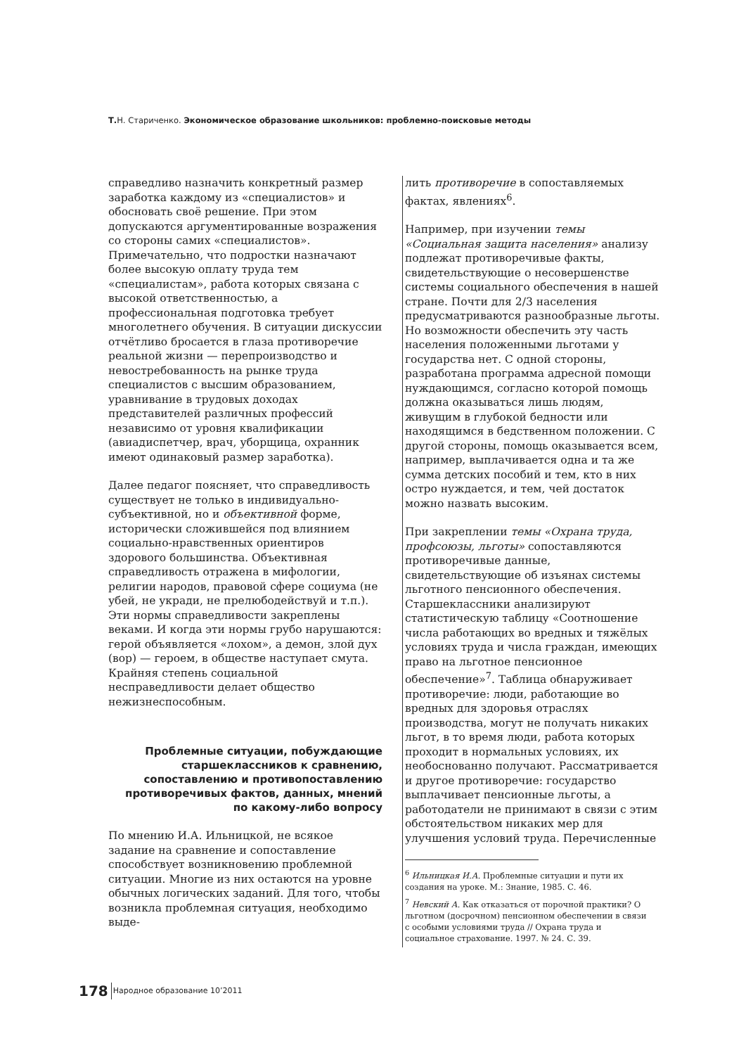Т. Н. Стариченко. Экономическое образование школьников: проблемно-поисковые методы
справедливо назначить конкретный размер заработка каждому из «специалистов» и обосновать своё решение. При этом допускаются аргументированные возражения со стороны самих «специалистов». Примечательно, что подростки назначают более высокую оплату труда тем «специалистам», работа которых связана с высокой ответственностью, а профессиональная подготовка требует многолетнего обучения. В ситуации дискуссии отчётливо бросается в глаза противоречие реальной жизни — перепроизводство и невостребованность на рынке труда специалистов с высшим образованием, уравнивание в трудовых доходах представителей различных профессий независимо от уровня квалификации (авиадиспетчер, врач, уборщица, охранник имеют одинаковый размер заработка).
Далее педагог поясняет, что справедливость существует не только в индивидуально-субъективной, но и объективной форме, исторически сложившейся под влиянием социально-нравственных ориентиров здорового большинства. Объективная справедливость отражена в мифологии, религии народов, правовой сфере социума (не убей, не укради, не прелюбодействуй и т.п.). Эти нормы справедливости закреплены веками. И когда эти нормы грубо нарушаются: герой объявляется «лохом», а демон, злой дух (вор) — героем, в обществе наступает смута. Крайняя степень социальной несправедливости делает общество нежизнеспособным.
Проблемные ситуации, побуждающие старшеклассников к сравнению, сопоставлению и противопоставлению противоречивых фактов, данных, мнений по какому-либо вопросу
По мнению И.А. Ильницкой, не всякое задание на сравнение и сопоставление способствует возникновению проблемной ситуации. Многие из них остаются на уровне обычных логических заданий. Для того, чтобы возникла проблемная ситуация, необходимо выде-
лить противоречие в сопоставляемых фактах, явлениях<sup>6</sup>.
Например, при изучении темы «Социальная защита населения» анализу подлежат противоречивые факты, свидетельствующие о несовершенстве системы социального обеспечения в нашей стране. Почти для 2/3 населения предусматриваются разнообразные льготы. Но возможности обеспечить эту часть населения положенными льготами у государства нет. С одной стороны, разработана программа адресной помощи нуждающимся, согласно которой помощь должна оказываться лишь людям, живущим в глубокой бедности или находящимся в бедственном положении. С другой стороны, помощь оказывается всем, например, выплачивается одна и та же сумма детских пособий и тем, кто в них остро нуждается, и тем, чей достаток можно назвать высоким.
При закреплении темы «Охрана труда, профсоюзы, льготы» сопоставляются противоречивые данные, свидетельствующие об изъянах системы льготного пенсионного обеспечения. Старшеклассники анализируют статистическую таблицу «Соотношение числа работающих во вредных и тяжёлых условиях труда и числа граждан, имеющих право на льготное пенсионное обеспечение»<sup>7</sup>. Таблица обнаруживает противоречие: люди, работающие во вредных для здоровья отраслях производства, могут не получать никаких льгот, в то время люди, работа которых проходит в нормальных условиях, их необоснованно получают. Рассматривается и другое противоречие: государство выплачивает пенсионные льготы, а работодатели не принимают в связи с этим обстоятельством никаких мер для улучшения условий труда. Перечисленные
<sup>6</sup> Ильницкая И.А. Проблемные ситуации и пути их создания на уроке. М.: Знание, 1985. С. 46.
<sup>7</sup> Невский А. Как отказаться от порочной практики? О льготном (досрочном) пенсионном обеспечении в связи с особыми условиями труда // Охрана труда и социальное страхование. 1997. № 24. С. 39.
178 Народное образование 10’2011